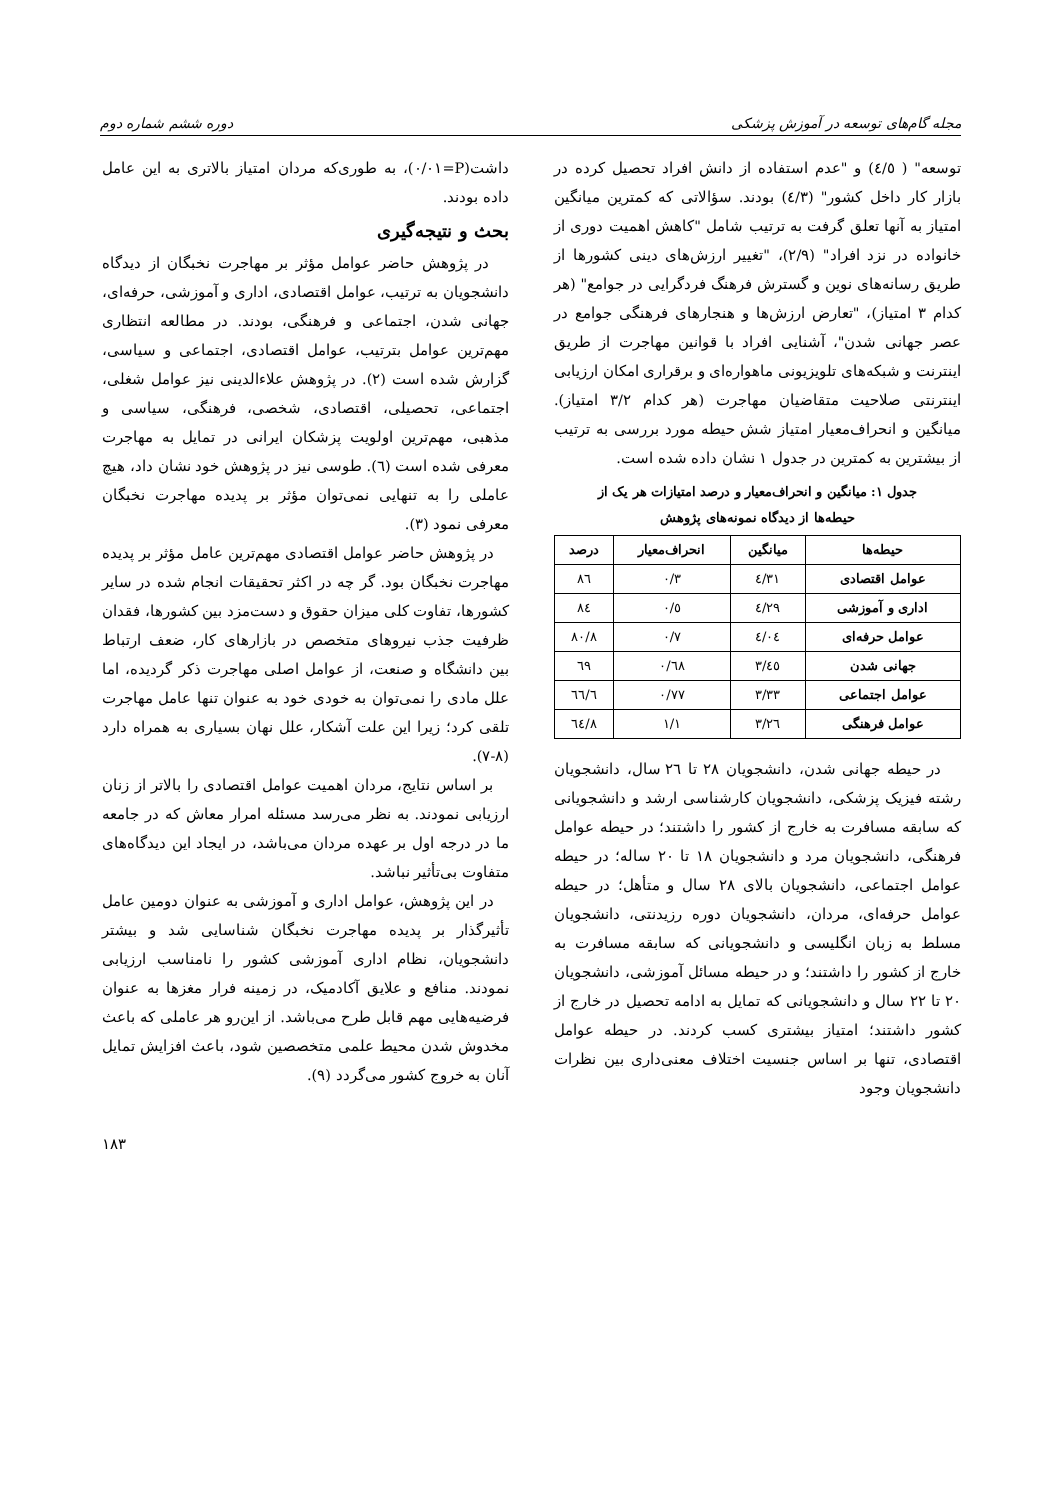مجله گام‌های توسعه در آموزش پزشکی دوره ششم شماره دوم
توسعه" ( ٤/٥) و "عدم استفاده از دانش افراد تحصیل کرده در بازار کار داخل کشور" (٤/٣) بودند. سؤالاتی که کمترین میانگین امتیاز به آنها تعلق گرفت به ترتیب شامل "کاهش اهمیت دوری از خانواده در نزد افراد" (٢/٩)، "تغییر ارزش‌های دینی کشورها از طریق رسانه‌های نوین و گسترش فرهنگ فردگرایی در جوامع" (هر کدام ٣ امتیاز)، "تعارض ارزش‌ها و هنجارهای فرهنگی جوامع در عصر جهانی شدن"، آشنایی افراد با قوانین مهاجرت از طریق اینترنت و شبکه‌های تلویزیونی ماهواره‌ای و برقراری امکان ارزیابی اینترنتی صلاحیت متقاضیان مهاجرت (هر کدام ٣/٢ امتیاز). میانگین و انحراف‌معیار امتیاز شش حیطه مورد بررسی به ترتیب از بیشترین به کمترین در جدول ١ نشان داده شده است.
جدول ١: میانگین و انحراف‌معیار و درصد امتیازات هر یک از
حیطه‌ها از دیدگاه نمونه‌های پژوهش
| حیطه‌ها | میانگین | انحراف‌معیار | درصد |
| --- | --- | --- | --- |
| عوامل اقتصادی | ٤/٣١ | ٠/٣ | ٨٦ |
| اداری و آموزشی | ٤/٢٩ | ٠/٥ | ٨٤ |
| عوامل حرفه‌ای | ٤/٠٤ | ٠/٧ | ٨٠/٨ |
| جهانی شدن | ٣/٤٥ | ٠/٦٨ | ٦٩ |
| عوامل اجتماعی | ٣/٣٣ | ٠/٧٧ | ٦٦/٦ |
| عوامل فرهنگی | ٣/٢٦ | ١/١ | ٦٤/٨ |
در حیطه جهانی شدن، دانشجویان ٢٨ تا ٢٦ سال، دانشجویان رشته فیزیک پزشکی، دانشجویان کارشناسی ارشد و دانشجویانی که سابقه مسافرت به خارج از کشور را داشتند؛ در حیطه عوامل فرهنگی، دانشجویان مرد و دانشجویان ١٨ تا ٢٠ ساله؛ در حیطه عوامل اجتماعی، دانشجویان بالای ٢٨ سال و متأهل؛ در حیطه عوامل حرفه‌ای، مردان، دانشجویان دوره رزیدنتی، دانشجویان مسلط به زبان انگلیسی و دانشجویانی که سابقه مسافرت به خارج از کشور را داشتند؛ و در حیطه مسائل آموزشی، دانشجویان ٢٠ تا ٢٢ سال و دانشجویانی که تمایل به ادامه تحصیل در خارج از کشور داشتند؛ امتیاز بیشتری کسب کردند. در حیطه عوامل اقتصادی، تنها بر اساس جنسیت اختلاف معنی‌داری بین نظرات دانشجویان وجود
داشت(P=٠/٠١)، به طوری‌که مردان امتیاز بالاتری به این عامل داده بودند.
بحث و نتیجه‌گیری
در پژوهش حاضر عوامل مؤثر بر مهاجرت نخبگان از دیدگاه دانشجویان به ترتیب، عوامل اقتصادی، اداری و آموزشی، حرفه‌ای، جهانی شدن، اجتماعی و فرهنگی، بودند. در مطالعه انتظاری مهم‌ترین عوامل بترتیب، عوامل اقتصادی، اجتماعی و سیاسی، گزارش شده است (٢). در پژوهش علاءالدینی نیز عوامل شغلی، اجتماعی، تحصیلی، اقتصادی، شخصی، فرهنگی، سیاسی و مذهبی، مهم‌ترین اولویت پزشکان ایرانی در تمایل به مهاجرت معرفی شده است (٦). طوسی نیز در پژوهش خود نشان داد، هیچ عاملی را به تنهایی نمی‌توان مؤثر بر پدیده مهاجرت نخبگان معرفی نمود (٣).
در پژوهش حاضر عوامل اقتصادی مهم‌ترین عامل مؤثر بر پدیده مهاجرت نخبگان بود. گر چه در اکثر تحقیقات انجام شده در سایر کشورها، تفاوت کلی میزان حقوق و دست‌مزد بین کشورها، فقدان ظرفیت جذب نیروهای متخصص در بازارهای کار، ضعف ارتباط بین دانشگاه و صنعت، از عوامل اصلی مهاجرت ذکر گردیده، اما علل مادی را نمی‌توان به خودی خود به عنوان تنها عامل مهاجرت تلقی کرد؛ زیرا این علت آشکار، علل نهان بسیاری به همراه دارد (٨-٧).
بر اساس نتایج، مردان اهمیت عوامل اقتصادی را بالاتر از زنان ارزیابی نمودند. به نظر می‌رسد مسئله امرار معاش که در جامعه ما در درجه اول بر عهده مردان می‌باشد، در ایجاد این دیدگاه‌های متفاوت بی‌تأثیر نباشد.
در این پژوهش، عوامل اداری و آموزشی به عنوان دومین عامل تأثیرگذار بر پدیده مهاجرت نخبگان شناسایی شد و بیشتر دانشجویان، نظام اداری آموزشی کشور را نامناسب ارزیابی نمودند. منافع و علایق آکادمیک، در زمینه فرار مغزها به عنوان فرضیه‌هایی مهم قابل طرح می‌باشد. از این‌رو هر عاملی که باعث مخدوش شدن محیط علمی متخصصین شود، باعث افزایش تمایل آنان به خروج کشور می‌گردد (٩).
١٨٣